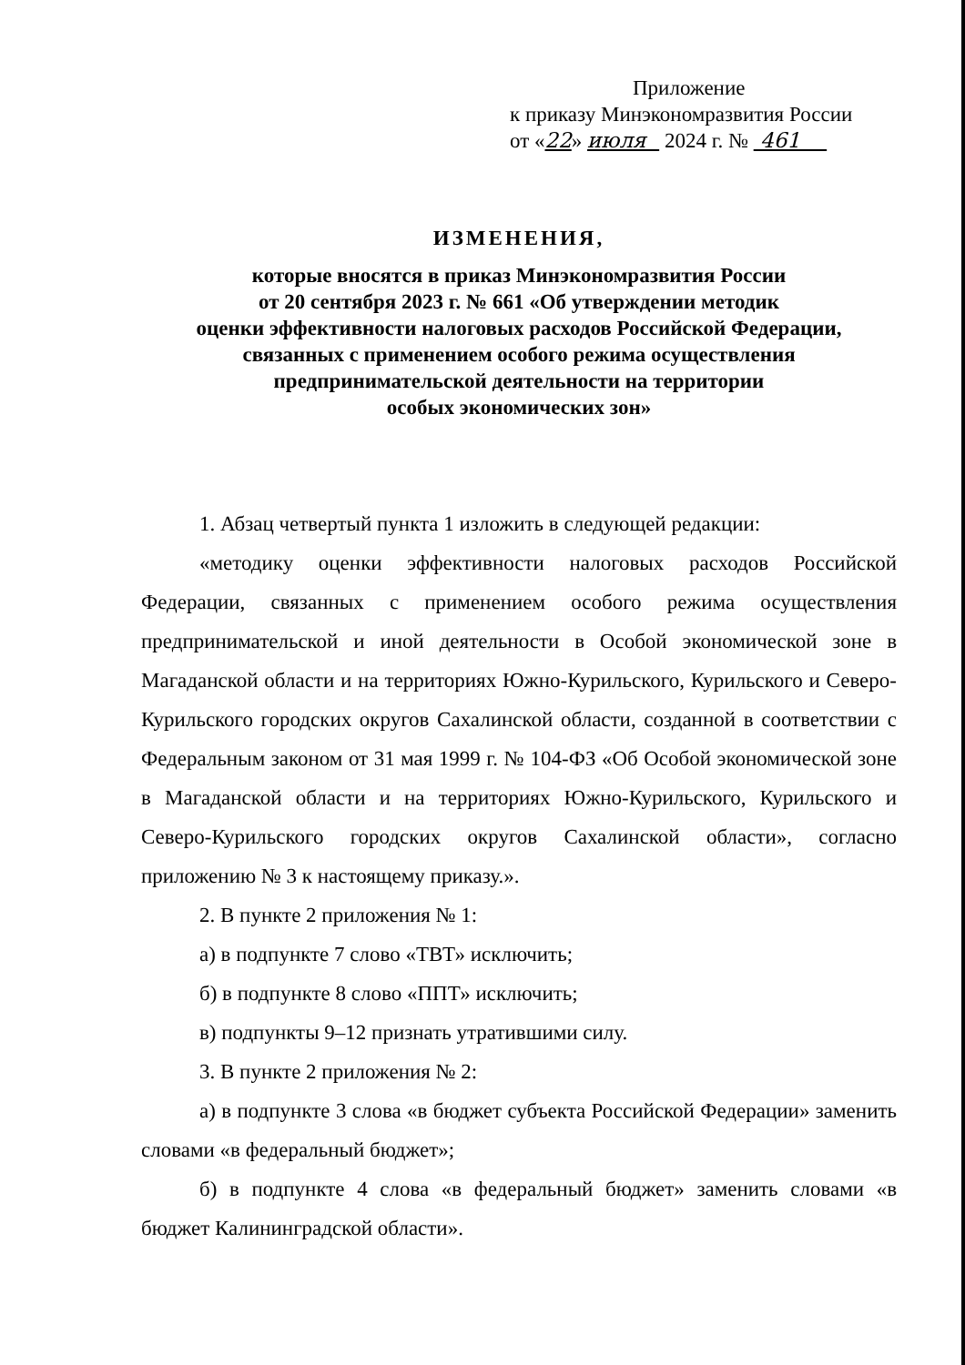Приложение
к приказу Минэкономразвития России
от «22» июля 2024 г. № 461
ИЗМЕНЕНИЯ,
которые вносятся в приказ Минэкономразвития России
от 20 сентября 2023 г. № 661 «Об утверждении методик
оценки эффективности налоговых расходов Российской Федерации,
связанных с применением особого режима осуществления
предпринимательской деятельности на территории
особых экономических зон»
1. Абзац четвертый пункта 1 изложить в следующей редакции:
«методику оценки эффективности налоговых расходов Российской Федерации, связанных с применением особого режима осуществления предпринимательской и иной деятельности в Особой экономической зоне в Магаданской области и на территориях Южно-Курильского, Курильского и Северо-Курильского городских округов Сахалинской области, созданной в соответствии с Федеральным законом от 31 мая 1999 г. № 104-ФЗ «Об Особой экономической зоне в Магаданской области и на территориях Южно-Курильского, Курильского и Северо-Курильского городских округов Сахалинской области», согласно приложению № 3 к настоящему приказу.».
2. В пункте 2 приложения № 1:
а) в подпункте 7 слово «ТВТ» исключить;
б) в подпункте 8 слово «ППТ» исключить;
в) подпункты 9–12 признать утратившими силу.
3. В пункте 2 приложения № 2:
а) в подпункте 3 слова «в бюджет субъекта Российской Федерации» заменить словами «в федеральный бюджет»;
б) в подпункте 4 слова «в федеральный бюджет» заменить словами «в бюджет Калининградской области».